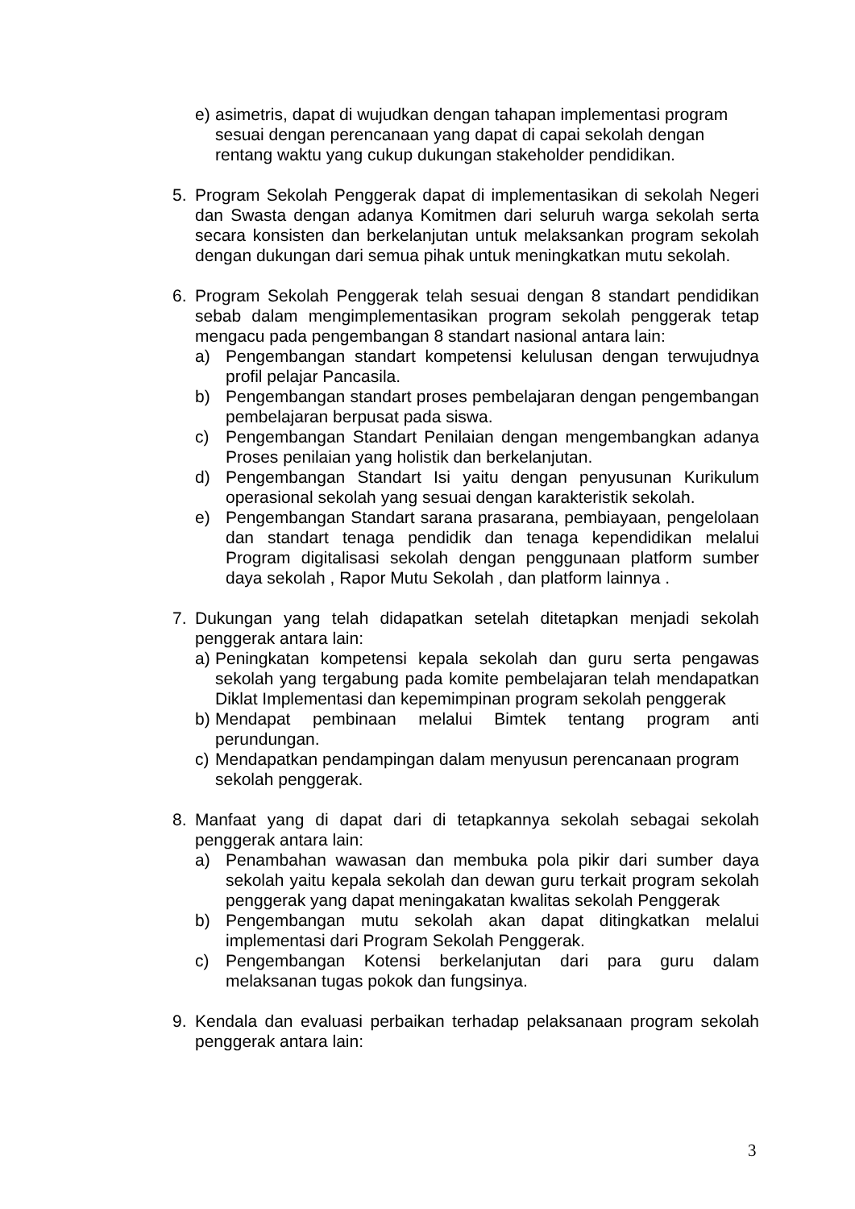e) asimetris, dapat di wujudkan dengan tahapan implementasi program sesuai dengan perencanaan yang dapat di capai sekolah dengan rentang waktu yang cukup dukungan stakeholder pendidikan.
5. Program Sekolah Penggerak dapat di implementasikan di sekolah Negeri dan Swasta dengan adanya Komitmen dari seluruh warga sekolah serta secara konsisten dan berkelanjutan untuk melaksankan program sekolah dengan dukungan dari semua pihak untuk meningkatkan mutu sekolah.
6. Program Sekolah Penggerak telah sesuai dengan 8 standart pendidikan sebab dalam mengimplementasikan program sekolah penggerak tetap mengacu pada pengembangan 8 standart nasional antara lain:
a) Pengembangan standart kompetensi kelulusan dengan terwujudnya profil pelajar Pancasila.
b) Pengembangan standart proses pembelajaran dengan pengembangan pembelajaran berpusat pada siswa.
c) Pengembangan Standart Penilaian dengan mengembangkan adanya Proses penilaian yang holistik dan berkelanjutan.
d) Pengembangan Standart Isi yaitu dengan penyusunan Kurikulum operasional sekolah yang sesuai dengan karakteristik sekolah.
e) Pengembangan Standart sarana prasarana, pembiayaan, pengelolaan dan standart tenaga pendidik dan tenaga kependidikan melalui Program digitalisasi sekolah dengan penggunaan platform sumber daya sekolah , Rapor Mutu Sekolah , dan platform lainnya .
7. Dukungan yang telah didapatkan setelah ditetapkan menjadi sekolah penggerak antara lain:
a) Peningkatan kompetensi kepala sekolah dan guru serta pengawas sekolah yang tergabung pada komite pembelajaran telah mendapatkan Diklat Implementasi dan kepemimpinan program sekolah penggerak
b) Mendapat pembinaan melalui Bimtek tentang program anti perundungan.
c) Mendapatkan pendampingan dalam menyusun perencanaan program sekolah penggerak.
8. Manfaat yang di dapat dari di tetapkannya sekolah sebagai sekolah penggerak antara lain:
a) Penambahan wawasan dan membuka pola pikir dari sumber daya sekolah yaitu kepala sekolah dan dewan guru terkait program sekolah penggerak yang dapat meningakatan kwalitas sekolah Penggerak
b) Pengembangan mutu sekolah akan dapat ditingkatkan melalui implementasi dari Program Sekolah Penggerak.
c) Pengembangan Kotensi berkelanjutan dari para guru dalam melaksanan tugas pokok dan fungsinya.
9. Kendala dan evaluasi perbaikan terhadap pelaksanaan program sekolah penggerak antara lain:
3